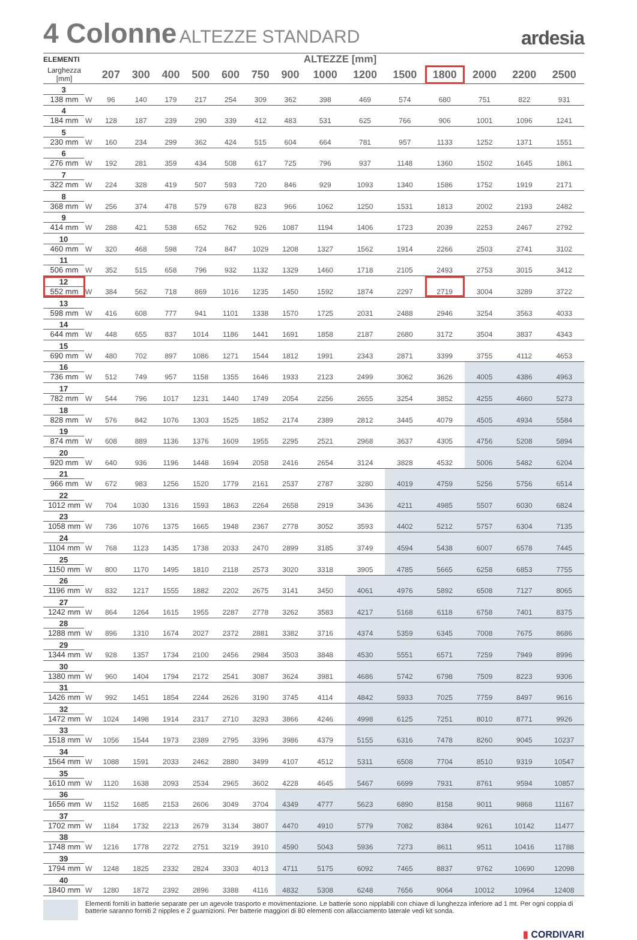4 Colonne ALTEZZE STANDARD
ardesia
| ELEMENTI | | ALTEZZE [mm] | | | | | | | | | | | | | |
| --- | --- | --- | --- | --- | --- | --- | --- | --- | --- | --- | --- | --- | --- | --- | --- |
| Larghezza [mm] | | 207 | 300 | 400 | 500 | 600 | 750 | 900 | 1000 | 1200 | 1500 | 1800 | 2000 | 2200 | 2500 |
| 3 138 mm | W | 96 | 140 | 179 | 217 | 254 | 309 | 362 | 398 | 469 | 574 | 680 | 751 | 822 | 931 |
| 4 184 mm | W | 128 | 187 | 239 | 290 | 339 | 412 | 483 | 531 | 625 | 766 | 906 | 1001 | 1096 | 1241 |
| 5 230 mm | W | 160 | 234 | 299 | 362 | 424 | 515 | 604 | 664 | 781 | 957 | 1133 | 1252 | 1371 | 1551 |
| 6 276 mm | W | 192 | 281 | 359 | 434 | 508 | 617 | 725 | 796 | 937 | 1148 | 1360 | 1502 | 1645 | 1861 |
| 7 322 mm | W | 224 | 328 | 419 | 507 | 593 | 720 | 846 | 929 | 1093 | 1340 | 1586 | 1752 | 1919 | 2171 |
| 8 368 mm | W | 256 | 374 | 478 | 579 | 678 | 823 | 966 | 1062 | 1250 | 1531 | 1813 | 2002 | 2193 | 2482 |
| 9 414 mm | W | 288 | 421 | 538 | 652 | 762 | 926 | 1087 | 1194 | 1406 | 1723 | 2039 | 2253 | 2467 | 2792 |
| 10 460 mm | W | 320 | 468 | 598 | 724 | 847 | 1029 | 1208 | 1327 | 1562 | 1914 | 2266 | 2503 | 2741 | 3102 |
| 11 506 mm | W | 352 | 515 | 658 | 796 | 932 | 1132 | 1329 | 1460 | 1718 | 2105 | 2493 | 2753 | 3015 | 3412 |
| 12 552 mm | W | 384 | 562 | 718 | 869 | 1016 | 1235 | 1450 | 1592 | 1874 | 2297 | 2719 | 3004 | 3289 | 3722 |
| 13 598 mm | W | 416 | 608 | 777 | 941 | 1101 | 1338 | 1570 | 1725 | 2031 | 2488 | 2946 | 3254 | 3563 | 4033 |
| 14 644 mm | W | 448 | 655 | 837 | 1014 | 1186 | 1441 | 1691 | 1858 | 2187 | 2680 | 3172 | 3504 | 3837 | 4343 |
| 15 690 mm | W | 480 | 702 | 897 | 1086 | 1271 | 1544 | 1812 | 1991 | 2343 | 2871 | 3399 | 3755 | 4112 | 4653 |
| 16 736 mm | W | 512 | 749 | 957 | 1158 | 1355 | 1646 | 1933 | 2123 | 2499 | 3062 | 3626 | 4005 | 4386 | 4963 |
| 17 782 mm | W | 544 | 796 | 1017 | 1231 | 1440 | 1749 | 2054 | 2256 | 2655 | 3254 | 3852 | 4255 | 4660 | 5273 |
| 18 828 mm | W | 576 | 842 | 1076 | 1303 | 1525 | 1852 | 2174 | 2389 | 2812 | 3445 | 4079 | 4505 | 4934 | 5584 |
| 19 874 mm | W | 608 | 889 | 1136 | 1376 | 1609 | 1955 | 2295 | 2521 | 2968 | 3637 | 4305 | 4756 | 5208 | 5894 |
| 20 920 mm | W | 640 | 936 | 1196 | 1448 | 1694 | 2058 | 2416 | 2654 | 3124 | 3828 | 4532 | 5006 | 5482 | 6204 |
| 21 966 mm | W | 672 | 983 | 1256 | 1520 | 1779 | 2161 | 2537 | 2787 | 3280 | 4019 | 4759 | 5256 | 5756 | 6514 |
| 22 1012 mm | W | 704 | 1030 | 1316 | 1593 | 1863 | 2264 | 2658 | 2919 | 3436 | 4211 | 4985 | 5507 | 6030 | 6824 |
| 23 1058 mm | W | 736 | 1076 | 1375 | 1665 | 1948 | 2367 | 2778 | 3052 | 3593 | 4402 | 5212 | 5757 | 6304 | 7135 |
| 24 1104 mm | W | 768 | 1123 | 1435 | 1738 | 2033 | 2470 | 2899 | 3185 | 3749 | 4594 | 5438 | 6007 | 6578 | 7445 |
| 25 1150 mm | W | 800 | 1170 | 1495 | 1810 | 2118 | 2573 | 3020 | 3318 | 3905 | 4785 | 5665 | 6258 | 6853 | 7755 |
| 26 1196 mm | W | 832 | 1217 | 1555 | 1882 | 2202 | 2675 | 3141 | 3450 | 4061 | 4976 | 5892 | 6508 | 7127 | 8065 |
| 27 1242 mm | W | 864 | 1264 | 1615 | 1955 | 2287 | 2778 | 3262 | 3583 | 4217 | 5168 | 6118 | 6758 | 7401 | 8375 |
| 28 1288 mm | W | 896 | 1310 | 1674 | 2027 | 2372 | 2881 | 3382 | 3716 | 4374 | 5359 | 6345 | 7008 | 7675 | 8686 |
| 29 1344 mm | W | 928 | 1357 | 1734 | 2100 | 2456 | 2984 | 3503 | 3848 | 4530 | 5551 | 6571 | 7259 | 7949 | 8996 |
| 30 1380 mm | W | 960 | 1404 | 1794 | 2172 | 2541 | 3087 | 3624 | 3981 | 4686 | 5742 | 6798 | 7509 | 8223 | 9306 |
| 31 1426 mm | W | 992 | 1451 | 1854 | 2244 | 2626 | 3190 | 3745 | 4114 | 4842 | 5933 | 7025 | 7759 | 8497 | 9616 |
| 32 1472 mm | W | 1024 | 1498 | 1914 | 2317 | 2710 | 3293 | 3866 | 4246 | 4998 | 6125 | 7251 | 8010 | 8771 | 9926 |
| 33 1518 mm | W | 1056 | 1544 | 1973 | 2389 | 2795 | 3396 | 3986 | 4379 | 5155 | 6316 | 7478 | 8260 | 9045 | 10237 |
| 34 1564 mm | W | 1088 | 1591 | 2033 | 2462 | 2880 | 3499 | 4107 | 4512 | 5311 | 6508 | 7704 | 8510 | 9319 | 10547 |
| 35 1610 mm | W | 1120 | 1638 | 2093 | 2534 | 2965 | 3602 | 4228 | 4645 | 5467 | 6699 | 7931 | 8761 | 9594 | 10857 |
| 36 1656 mm | W | 1152 | 1685 | 2153 | 2606 | 3049 | 3704 | 4349 | 4777 | 5623 | 6890 | 8158 | 9011 | 9868 | 11167 |
| 37 1702 mm | W | 1184 | 1732 | 2213 | 2679 | 3134 | 3807 | 4470 | 4910 | 5779 | 7082 | 8384 | 9261 | 10142 | 11477 |
| 38 1748 mm | W | 1216 | 1778 | 2272 | 2751 | 3219 | 3910 | 4590 | 5043 | 5936 | 7273 | 8611 | 9511 | 10416 | 11788 |
| 39 1794 mm | W | 1248 | 1825 | 2332 | 2824 | 3303 | 4013 | 4711 | 5175 | 6092 | 7465 | 8837 | 9762 | 10690 | 12098 |
| 40 1840 mm | W | 1280 | 1872 | 2392 | 2896 | 3388 | 4116 | 4832 | 5308 | 6248 | 7656 | 9064 | 10012 | 10964 | 12408 |
Elementi forniti in batterie separate per un agevole trasporto e movimentazione. Le batterie sono nipplabili con chiave di lunghezza inferiore ad 1 mt. Per ogni coppia di batterie saranno forniti 2 nipples e 2 guarnizioni. Per batterie maggiori di 80 elementi con allacciamento laterale vedi kit sonda.
▮ CORDIVARI